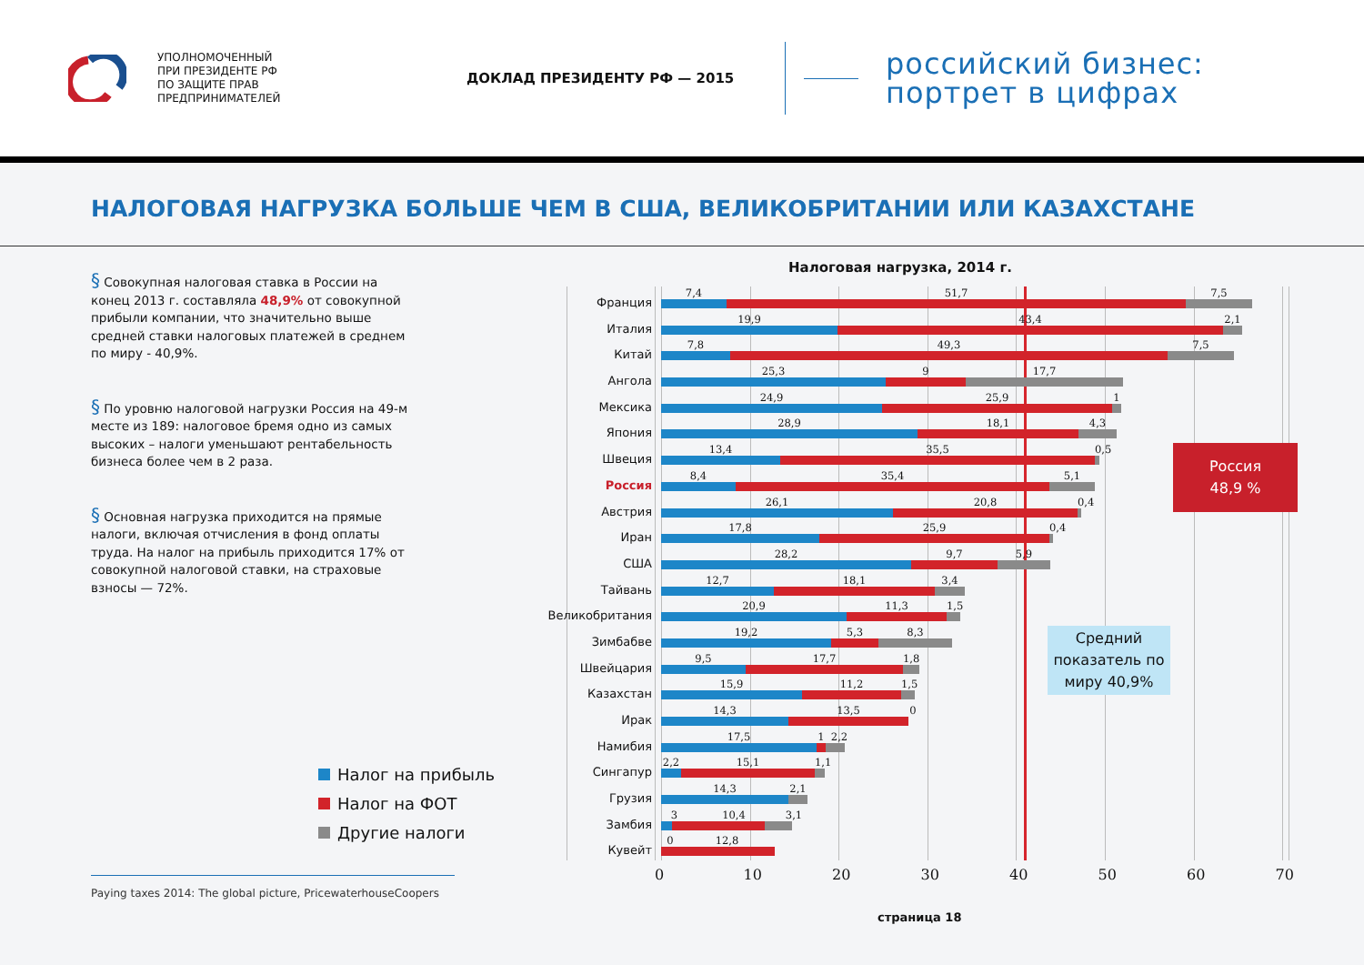УПОЛНОМОЧЕННЫЙ
ПРИ ПРЕЗИДЕНТЕ РФ
ПО ЗАЩИТЕ ПРАВ
ПРЕДПРИНИМАТЕЛЕЙ
ДОКЛАД ПРЕЗИДЕНТУ РФ — 2015
российский бизнес:
портрет в цифрах
НАЛОГОВАЯ НАГРУЗКА БОЛЬШЕ ЧЕМ В США, ВЕЛИКОБРИТАНИИ ИЛИ КАЗАХСТАНЕ
§ Совокупная налоговая ставка в России на конец 2013 г. составляла 48,9% от совокупной прибыли компании, что значительно выше средней ставки налоговых платежей в среднем по миру - 40,9%.
§ По уровню налоговой нагрузки Россия на 49-м месте из 189: налоговое бремя одно из самых высоких – налоги уменьшают рентабельность бизнеса более чем в 2 раза.
§ Основная нагрузка приходится на прямые налоги, включая отчисления в фонд оплаты труда. На налог на прибыль приходится 17% от совокупной налоговой ставки, на страховые взносы — 72%.
Налог на прибыль
Налог на ФОТ
Другие налоги
Paying taxes 2014: The global picture, PricewaterhouseCoopers
Налоговая нагрузка, 2014 г.
Франция
7,4 51,7 7,5
Италия
19,9 43,4 2,1
Китай
7,8 49,3 7,5
Ангола
25,3 9 17,7
Мексика
24,9 25,9 1
Япония
28,9 18,1 4,3
Швеция
13,4 35,5 0,5
Россия
48,9 %
Россия
8,4 35,4 5,1
Австрия
26,1 20,8 0,4
Иран
17,8 25,9 0,4
США
28,2 9,7 5,9
Тайвань
12,7 18,1 3,4
Великобритания
20,9 11,3 1,5
Зимбабве
19,2 5,3 8,3
Средний показатель по миру 40,9%
Швейцария
9,5 17,7 1,8
Казахстан
15,9 11,2 1,5
Ирак
14,3 13,5 0
Намибия
17,5 1 2,2
Сингапур
2,2 15,1 1,1
Грузия
14,3 2,1
Замбия
3 10,4 3,1
Кувейт
0 12,8
0 10 20 30 40 50 60 70
страница 18